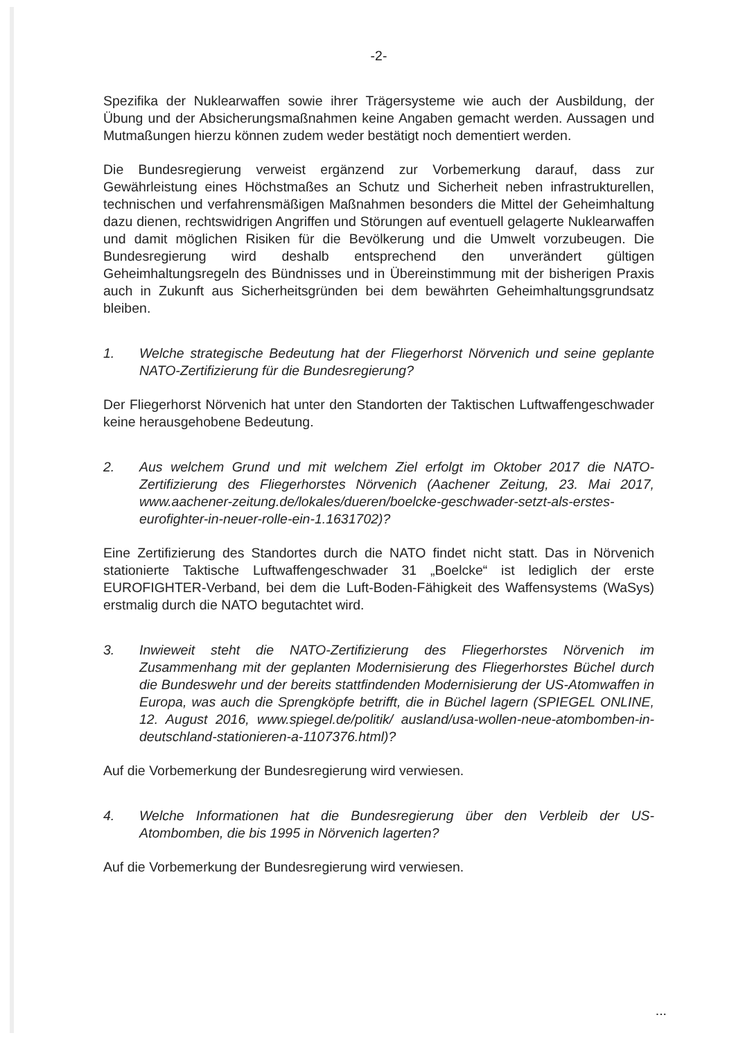-2-
Spezifika der Nuklearwaffen sowie ihrer Trägersysteme wie auch der Ausbildung, der Übung und der Absicherungsmaßnahmen keine Angaben gemacht werden. Aussagen und Mutmaßungen hierzu können zudem weder bestätigt noch dementiert werden.
Die Bundesregierung verweist ergänzend zur Vorbemerkung darauf, dass zur Gewährleistung eines Höchstmaßes an Schutz und Sicherheit neben infrastrukturellen, technischen und verfahrensmäßigen Maßnahmen besonders die Mittel der Geheimhaltung dazu dienen, rechtswidrigen Angriffen und Störungen auf eventuell gelagerte Nuklearwaffen und damit möglichen Risiken für die Bevölkerung und die Umwelt vorzubeugen. Die Bundesregierung wird deshalb entsprechend den unverändert gültigen Geheimhaltungsregeln des Bündnisses und in Übereinstimmung mit der bisherigen Praxis auch in Zukunft aus Sicherheitsgründen bei dem bewährten Geheimhaltungsgrundsatz bleiben.
1. Welche strategische Bedeutung hat der Fliegerhorst Nörvenich und seine geplante NATO-Zertifizierung für die Bundesregierung?
Der Fliegerhorst Nörvenich hat unter den Standorten der Taktischen Luftwaffengeschwader keine herausgehobene Bedeutung.
2. Aus welchem Grund und mit welchem Ziel erfolgt im Oktober 2017 die NATO-Zertifizierung des Fliegerhorstes Nörvenich (Aachener Zeitung, 23. Mai 2017, www.aachener-zeitung.de/lokales/dueren/boelcke-geschwader-setzt-als-erstes-eurofighter-in-neuer-rolle-ein-1.1631702)?
Eine Zertifizierung des Standortes durch die NATO findet nicht statt. Das in Nörvenich stationierte Taktische Luftwaffengeschwader 31 „Boelcke“ ist lediglich der erste EUROFIGHTER-Verband, bei dem die Luft-Boden-Fähigkeit des Waffensystems (WaSys) erstmalig durch die NATO begutachtet wird.
3. Inwieweit steht die NATO-Zertifizierung des Fliegerhorstes Nörvenich im Zusammenhang mit der geplanten Modernisierung des Fliegerhorstes Büchel durch die Bundeswehr und der bereits stattfindenden Modernisierung der US-Atomwaffen in Europa, was auch die Sprengköpfe betrifft, die in Büchel lagern (SPIEGEL ONLINE, 12. August 2016, www.spiegel.de/politik/ ausland/usa-wollen-neue-atombomben-in-deutschland-stationieren-a-1107376.html)?
Auf die Vorbemerkung der Bundesregierung wird verwiesen.
4. Welche Informationen hat die Bundesregierung über den Verbleib der US-Atombomben, die bis 1995 in Nörvenich lagerten?
Auf die Vorbemerkung der Bundesregierung wird verwiesen.
...